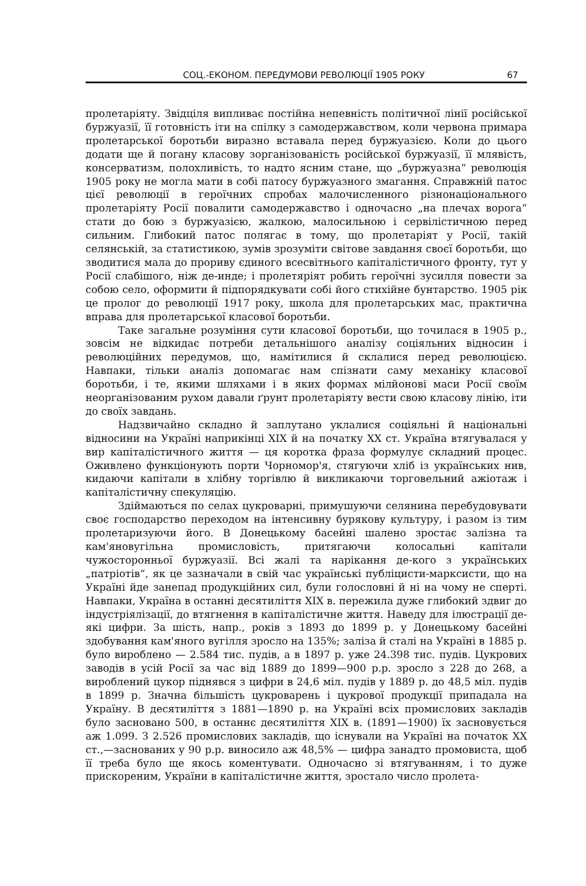СОЦ.-ЕКОНОМ. ПЕРЕДУМОВИ РЕВОЛЮЦІЇ 1905 РОКУ 67
пролетаріяту. Звідціля випливає постійна непевність політичної лінії російської буржуазії, її готовність іти на спілку з самодержавством, коли червона примара пролетарської боротьби виразно вставала перед буржуазією. Коли до цього додати ще й погану класову зорганізованість російської буржуазії, її млявість, консерватизм, полохливість, то надто ясним стане, що „буржуазна“ революція 1905 року не могла мати в собі патосу буржуазного змагання. Справжній патос цієї революції в героїчних спробах малочисленного різнонаціонального пролетаріяту Росії повалити самодержавство і одночасно „на плечах ворога“ стати до бою з буржуазією, жалкою, малосильною і сервілістичною перед сильним. Глибокий патос полягає в тому, що пролетаріят у Росії, такій селянській, за статистикою, зумів зрозуміти світове завдання своєї боротьби, що зводитися мала до прориву єдиного всесвітнього капіталістичного фронту, тут у Росії слабішого, ніж де-инде; і пролетяріят робить героїчні зусилля повести за собою село, оформити й підпорядкувати собі його стихійне бунтарство. 1905 рік це пролог до революції 1917 року, школа для пролетарських мас, практична вправа для пролетарської класової боротьби.
Таке загальне розуміння сути класової боротьби, що точилася в 1905 р., зовсім не відкидає потреби детальнішого аналізу соціяльних відносин і революційних передумов, що, намітилися й склалися перед революцією. Навпаки, тільки аналіз допомагає нам спізнати саму механіку класової боротьби, і те, якими шляхами і в яких формах мілйонові маси Росії своїм неорганізованим рухом давали ґрунт пролетаріяту вести свою класову лінію, іти до своїх завдань.
Надзвичайно складно й заплутано уклалися соціяльні й національні відносини на Україні наприкінці XIX й на початку XX ст. Україна втягувалася у вир капіталістичного життя — ця коротка фраза формулує складний процес. Оживлено функціонують порти Чорномор'я, стягуючи хліб із українських нив, кидаючи капітали в хлібну торгівлю й викликаючи торговельний ажіотаж і капіталістичну спекуляцію.
Здіймаються по селах цукроварні, примушуючи селянина перебудовувати своє господарство переходом на інтенсивну бурякову культуру, і разом із тим пролетаризуючи його. В Донецькому басейні шалено зростає залізна та кам'яновугільна промисловість, притягаючи колосальні капітали чужосторонньої буржуазії. Всі жалі та нарікання де-кого з українських „патріотів“, як це зазначали в свій час українські публіцисти-марксисти, що на Україні йде занепад продукційних сил, були голословні й ні на чому не сперті. Навпаки, Україна в останні десятиліття XIX в. пережила дуже глибокий здвиг до індустріялізації, до втягнення в капіталістичне життя. Наведу для ілюстрації де-які цифри. За шість, напр., років з 1893 до 1899 р. у Донецькому басейні здобування кам'яного вугілля зросло на 135%; заліза й сталі на Україні в 1885 р. було вироблено — 2.584 тис. пудів, а в 1897 р. уже 24.398 тис. пудів. Цукрових заводів в усій Росії за час від 1889 до 1899—900 р.р. зросло з 228 до 268, а вироблений цукор піднявся з цифри в 24,6 міл. пудів у 1889 р. до 48,5 міл. пудів в 1899 р. Значна більшість цукроварень і цукрової продукції припадала на Україну. В десятиліття з 1881—1890 р. на Україні всіх промислових закладів було засновано 500, в останнє десятиліття XIX в. (1891—1900) їх засновується аж 1.099. З 2.526 промислових закладів, що існували на Україні на початок XX ст.,—заснованих у 90 р.р. виносило аж 48,5% — цифра занадто промовиста, щоб її треба було ще якось коментувати. Одночасно зі втягуванням, і то дуже прискореним, України в капіталістичне життя, зростало число пролета-